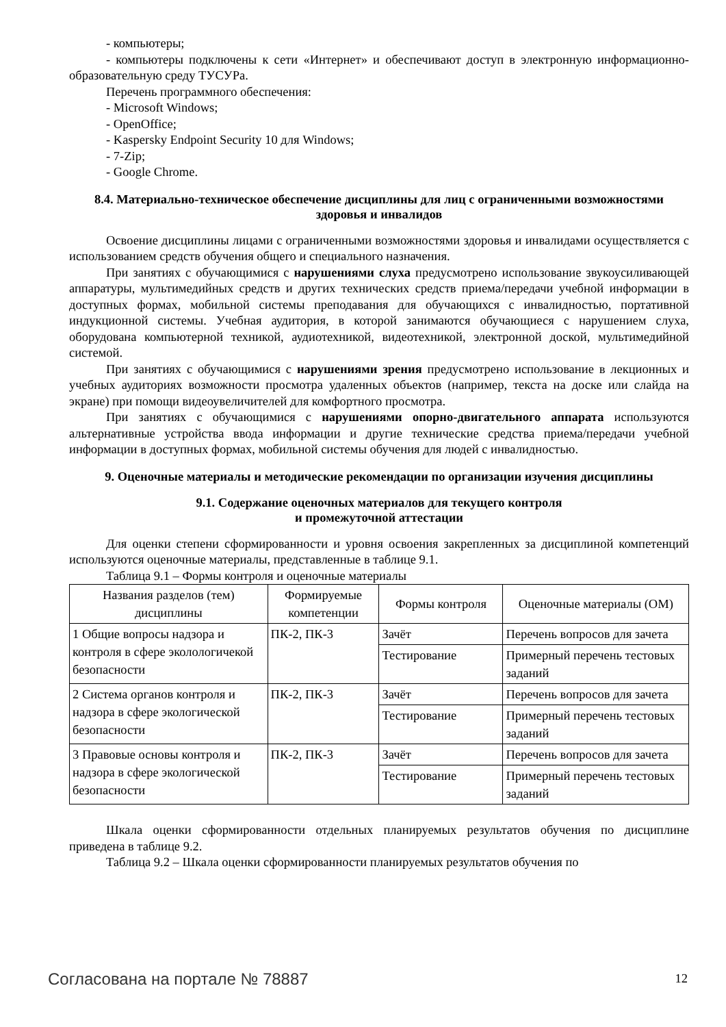- компьютеры;
- компьютеры подключены к сети «Интернет» и обеспечивают доступ в электронную информационно-образовательную среду ТУСУРа.
Перечень программного обеспечения:
- Microsoft Windows;
- OpenOffice;
- Kaspersky Endpoint Security 10 для Windows;
- 7-Zip;
- Google Chrome.
8.4. Материально-техническое обеспечение дисциплины для лиц с ограниченными возможностями здоровья и инвалидов
Освоение дисциплины лицами с ограниченными возможностями здоровья и инвалидами осуществляется с использованием средств обучения общего и специального назначения.
При занятиях с обучающимися с нарушениями слуха предусмотрено использование звукоусиливающей аппаратуры, мультимедийных средств и других технических средств приема/передачи учебной информации в доступных формах, мобильной системы преподавания для обучающихся с инвалидностью, портативной индукционной системы. Учебная аудитория, в которой занимаются обучающиеся с нарушением слуха, оборудована компьютерной техникой, аудиотехникой, видеотехникой, электронной доской, мультимедийной системой.
При занятиях с обучающимися с нарушениями зрения предусмотрено использование в лекционных и учебных аудиториях возможности просмотра удаленных объектов (например, текста на доске или слайда на экране) при помощи видеоувеличителей для комфортного просмотра.
При занятиях с обучающимися с нарушениями опорно-двигательного аппарата используются альтернативные устройства ввода информации и другие технические средства приема/передачи учебной информации в доступных формах, мобильной системы обучения для людей с инвалидностью.
9. Оценочные материалы и методические рекомендации по организации изучения дисциплины
9.1. Содержание оценочных материалов для текущего контроля
и промежуточной аттестации
Для оценки степени сформированности и уровня освоения закрепленных за дисциплиной компетенций используются оценочные материалы, представленные в таблице 9.1.
Таблица 9.1 – Формы контроля и оценочные материалы
| Названия разделов (тем) дисциплины | Формируемые компетенции | Формы контроля | Оценочные материалы (ОМ) |
| --- | --- | --- | --- |
| 1 Общие вопросы надзора и контроля в сфере эколологичекой безопасности | ПК-2, ПК-3 | Зачёт | Перечень вопросов для зачета |
| | | Тестирование | Примерный перечень тестовых заданий |
| 2 Система органов контроля и надзора в сфере экологической безопасности | ПК-2, ПК-3 | Зачёт | Перечень вопросов для зачета |
| | | Тестирование | Примерный перечень тестовых заданий |
| 3 Правовые основы контроля и надзора в сфере экологической безопасности | ПК-2, ПК-3 | Зачёт | Перечень вопросов для зачета |
| | | Тестирование | Примерный перечень тестовых заданий |
Шкала оценки сформированности отдельных планируемых результатов обучения по дисциплине приведена в таблице 9.2.
Таблица 9.2 – Шкала оценки сформированности планируемых результатов обучения по
Согласована на портале № 78887 12